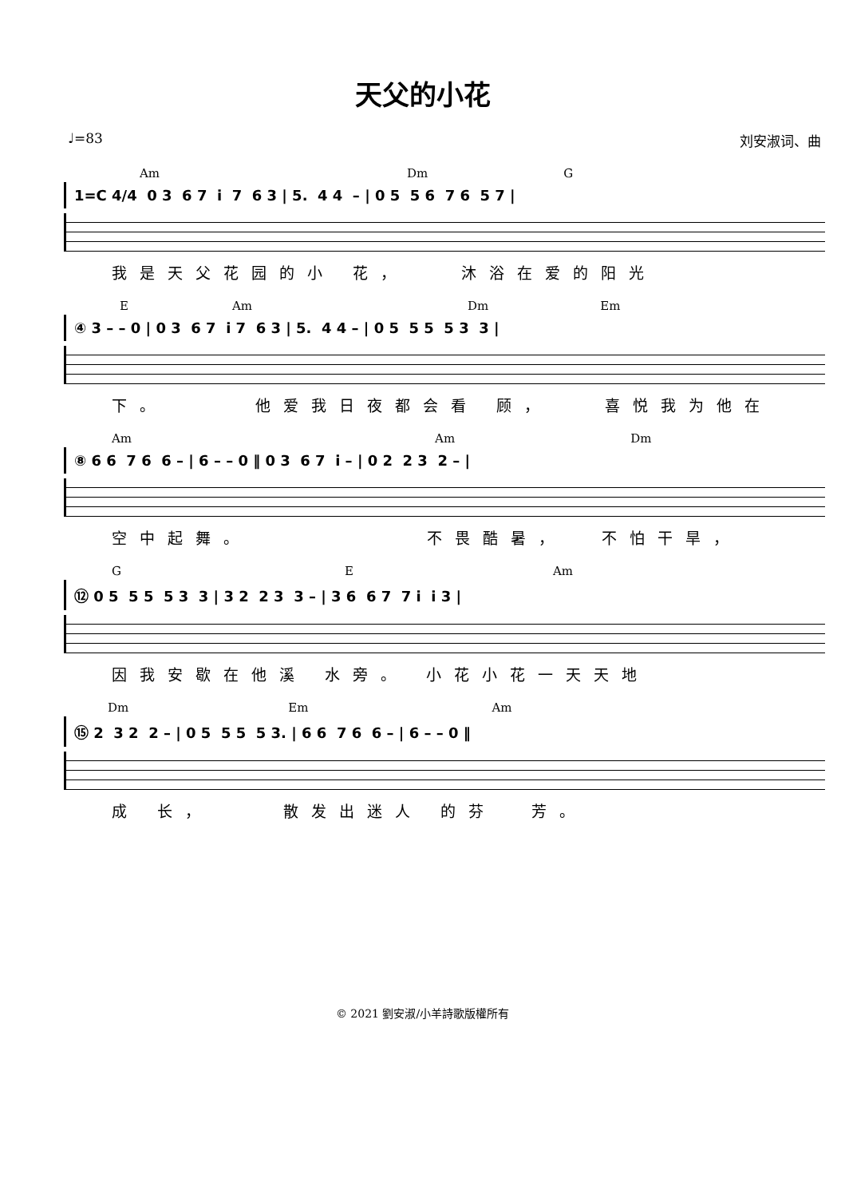天父的小花
♩=83 刘安淑词、曲
Am Dm G
1=C 4/4 0 3 6 7 i 7 6 3 | 5. 4 4 – | 0 5 5 6 7 6 5 7 |
我是天父花园的小 花， 沐浴在爱的阳光
E Am Dm Em
④ 3 – – 0 | 0 3 6 7 i 7 6 3 | 5. 4 4 – | 0 5 5 5 5 3 3 |
下。 他爱我日夜都会看 顾， 喜悦我为他在
Am Am Dm
⑧ 6 6 7 6 6 – | 6 – – 0 ‖ 0 3 6 7 i – | 0 2 2 3 2 – |
空中起舞。 不畏酷暑， 不怕干旱，
G E Am
⑫ 0 5 5 5 5 3 3 | 3 2 2 3 3 – | 3 6 6 7 7 i i 3 |
因我安歇在他溪 水旁。 小花小花一天天地
Dm Em Am
⑮ 2 3 2 2 – | 0 5 5 5 5 3. | 6 6 7 6 6 – | 6 – – 0 ‖
成 长， 散发出迷人 的芬 芳。
© 2021 劉安淑/小羊詩歌版權所有